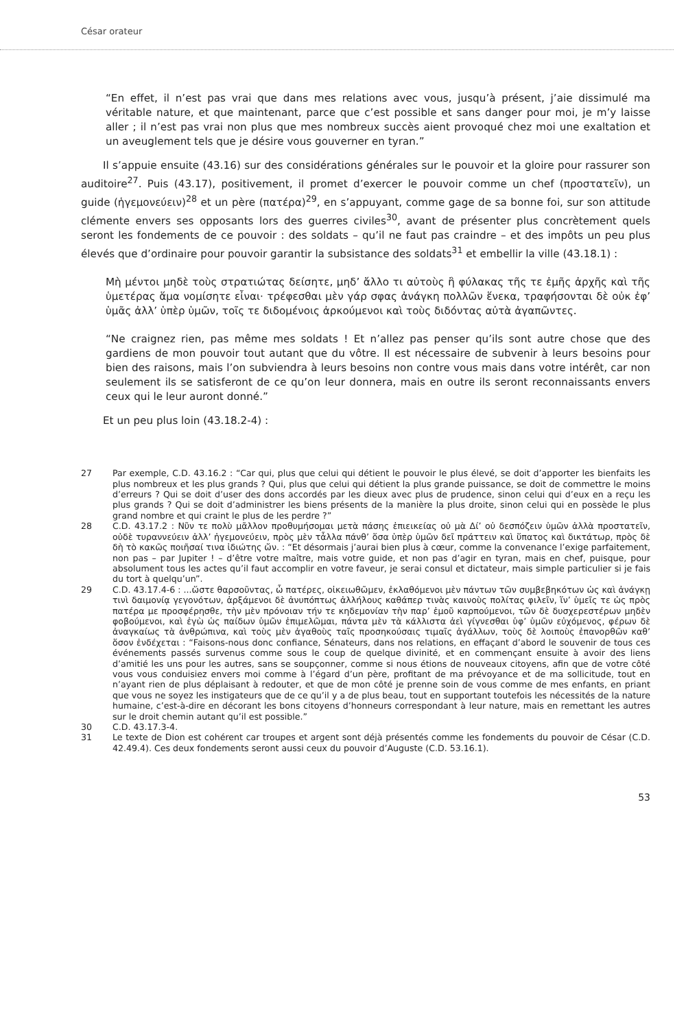César orateur
“En effet, il n’est pas vrai que dans mes relations avec vous, jusqu’à présent, j’aie dissimulé ma véritable nature, et que maintenant, parce que c’est possible et sans danger pour moi, je m’y laisse aller ; il n’est pas vrai non plus que mes nombreux succès aient provoqué chez moi une exaltation et un aveuglement tels que je désire vous gouverner en tyran.”
Il s’appuie ensuite (43.16) sur des considérations générales sur le pouvoir et la gloire pour rassurer son auditoire<sup>27</sup>. Puis (43.17), positivement, il promet d’exercer le pouvoir comme un chef (προστατεῖν), un guide (ἡγεμονεύειν)<sup>28</sup> et un père (πατέρα)<sup>29</sup>, en s’appuyant, comme gage de sa bonne foi, sur son attitude clémente envers ses opposants lors des guerres civiles<sup>30</sup>, avant de présenter plus concrètement quels seront les fondements de ce pouvoir : des soldats – qu’il ne faut pas craindre – et des impôts un peu plus élevés que d’ordinaire pour pouvoir garantir la subsistance des soldats<sup>31</sup> et embellir la ville (43.18.1) :
Μὴ μέντοι μηδὲ τοὺς στρατιώτας δείσητε, μηδ’ ἄλλο τι αὐτοὺς ἢ φύλακας τῆς τε ἐμῆς ἀρχῆς καὶ τῆς ὑμετέρας ἅμα νομίσητε εἶναι· τρέφεσθαι μὲν γάρ σφας ἀνάγκη πολλῶν ἕνεκα, τραφήσονται δὲ οὐκ ἐφ’ ὑμᾶς ἀλλ’ ὑπὲρ ὑμῶν, τοῖς τε διδομένοις ἀρκούμενοι καὶ τοὺς διδόντας αὐτὰ ἀγαπῶντες.
“Ne craignez rien, pas même mes soldats ! Et n’allez pas penser qu’ils sont autre chose que des gardiens de mon pouvoir tout autant que du vôtre. Il est nécessaire de subvenir à leurs besoins pour bien des raisons, mais l’on subviendra à leurs besoins non contre vous mais dans votre intérêt, car non seulement ils se satisferont de ce qu’on leur donnera, mais en outre ils seront reconnaissants envers ceux qui le leur auront donné.”
Et un peu plus loin (43.18.2-4) :
27 Par exemple, C.D. 43.16.2 : “Car qui, plus que celui qui détient le pouvoir le plus élevé, se doit d’apporter les bienfaits les plus nombreux et les plus grands ? Qui, plus que celui qui détient la plus grande puissance, se doit de commettre le moins d’erreurs ? Qui se doit d’user des dons accordés par les dieux avec plus de prudence, sinon celui qui d’eux en a reçu les plus grands ? Qui se doit d’administrer les biens présents de la manière la plus droite, sinon celui qui en possède le plus grand nombre et qui craint le plus de les perdre ?”
28 C.D. 43.17.2 : Νῦν τε πολὺ μᾶλλον προθυμήσομαι μετὰ πάσης ἐπιεικείας οὐ μὰ Δί’ οὐ δεσπόζειν ὑμῶν ἀλλὰ προστατεῖν, οὐδὲ τυραννεύειν ἀλλ’ ἡγεμονεύειν, πρὸς μὲν τἆλλα πάνθ’ ὅσα ὑπὲρ ὑμῶν δεῖ πράττειν καὶ ὕπατος καὶ δικτάτωρ, πρὸς δὲ δὴ τὸ κακῶς ποιῆσαί τινα ἰδιώτης ὤν. : “Et désormais j’aurai bien plus à cœur, comme la convenance l’exige parfaitement, non pas – par Jupiter ! – d’être votre maître, mais votre guide, et non pas d’agir en tyran, mais en chef, puisque, pour absolument tous les actes qu’il faut accomplir en votre faveur, je serai consul et dictateur, mais simple particulier si je fais du tort à quelqu’un”.
29 C.D. 43.17.4-6 : ...ὥστε θαρσοῦντας, ὦ πατέρες, οἰκειωθῶμεν, ἐκλαθόμενοι μὲν πάντων τῶν συμβεβηκότων ὡς καὶ ἀνάγκῃ τινὶ δαιμονίᾳ γεγονότων, ἀρξάμενοι δὲ ἀνυπόπτως ἀλλήλους καθάπερ τινὰς καινοὺς πολίτας φιλεῖν, ἵν’ ὑμεῖς τε ὡς πρὸς πατέρα με προσφέρησθε, τὴν μὲν πρόνοιαν τήν τε κηδεμονίαν τὴν παρ’ ἐμοῦ καρπούμενοι, τῶν δὲ δυσχερεστέρων μηδὲν φοβούμενοι, καὶ ἐγὼ ὡς παίδων ὑμῶν ἐπιμελῶμαι, πάντα μὲν τὰ κάλλιστα ἀεὶ γίγνεσθαι ὑφ’ ὑμῶν εὐχόμενος, φέρων δὲ ἀναγκαίως τὰ ἀνθρώπινα, καὶ τοὺς μὲν ἀγαθοὺς ταῖς προσηκούσαις τιμαῖς ἀγάλλων, τοὺς δὲ λοιποὺς ἐπανορθῶν καθ’ ὅσον ἐνδέχεται : “Faisons-nous donc confiance, Sénateurs, dans nos relations, en effaçant d’abord le souvenir de tous ces événements passés survenus comme sous le coup de quelque divinité, et en commençant ensuite à avoir des liens d’amitié les uns pour les autres, sans se soupçonner, comme si nous étions de nouveaux citoyens, afin que de votre côté vous vous conduisiez envers moi comme à l’égard d’un père, profitant de ma prévoyance et de ma sollicitude, tout en n’ayant rien de plus déplaisant à redouter, et que de mon côté je prenne soin de vous comme de mes enfants, en priant que vous ne soyez les instigateurs que de ce qu’il y a de plus beau, tout en supportant toutefois les nécessités de la nature humaine, c’est-à-dire en décorant les bons citoyens d’honneurs correspondant à leur nature, mais en remettant les autres sur le droit chemin autant qu’il est possible.”
30 C.D. 43.17.3-4.
31 Le texte de Dion est cohérent car troupes et argent sont déjà présentés comme les fondements du pouvoir de César (C.D. 42.49.4). Ces deux fondements seront aussi ceux du pouvoir d’Auguste (C.D. 53.16.1).
53